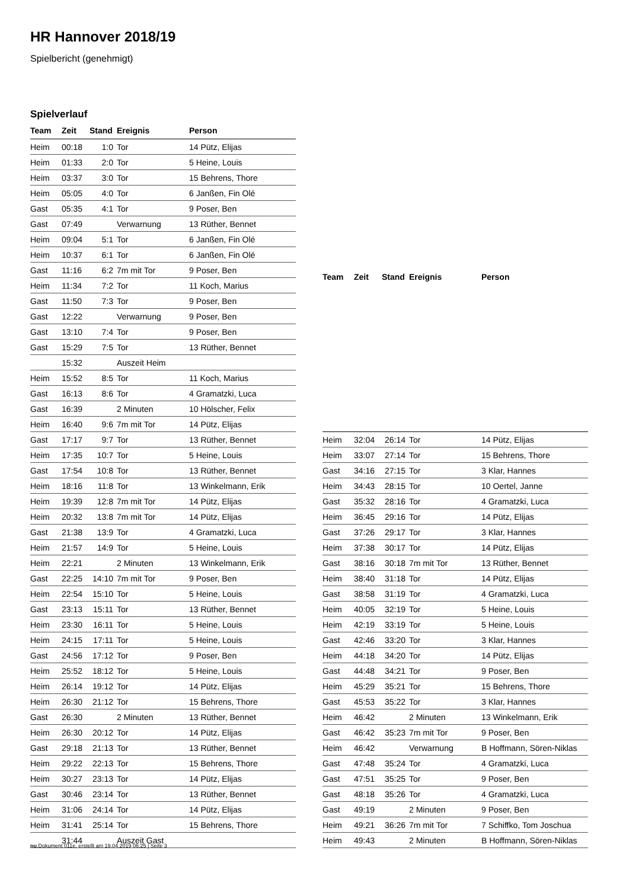HR Hannover 2018/19
Spielbericht (genehmigt)
Spielverlauf
| Team | Zeit | Stand | Ereignis | Person |
| --- | --- | --- | --- | --- |
| Heim | 00:18 | 1:0 | Tor | 14 Pütz, Elijas |
| Heim | 01:33 | 2:0 | Tor | 5 Heine, Louis |
| Heim | 03:37 | 3:0 | Tor | 15 Behrens, Thore |
| Heim | 05:05 | 4:0 | Tor | 6 Janßen, Fin Olé |
| Gast | 05:35 | 4:1 | Tor | 9 Poser, Ben |
| Gast | 07:49 | | Verwarnung | 13 Rüther, Bennet |
| Heim | 09:04 | 5:1 | Tor | 6 Janßen, Fin Olé |
| Heim | 10:37 | 6:1 | Tor | 6 Janßen, Fin Olé |
| Gast | 11:16 | 6:2 | 7m mit Tor | 9 Poser, Ben |
| Heim | 11:34 | 7:2 | Tor | 11 Koch, Marius |
| Gast | 11:50 | 7:3 | Tor | 9 Poser, Ben |
| Gast | 12:22 | | Verwarnung | 9 Poser, Ben |
| Gast | 13:10 | 7:4 | Tor | 9 Poser, Ben |
| Gast | 15:29 | 7:5 | Tor | 13 Rüther, Bennet |
| | 15:32 | | Auszeit Heim | |
| Heim | 15:52 | 8:5 | Tor | 11 Koch, Marius |
| Gast | 16:13 | 8:6 | Tor | 4 Gramatzki, Luca |
| Gast | 16:39 | | 2 Minuten | 10 Hölscher, Felix |
| Heim | 16:40 | 9:6 | 7m mit Tor | 14 Pütz, Elijas |
| Gast | 17:17 | 9:7 | Tor | 13 Rüther, Bennet |
| Heim | 17:35 | 10:7 | Tor | 5 Heine, Louis |
| Gast | 17:54 | 10:8 | Tor | 13 Rüther, Bennet |
| Heim | 18:16 | 11:8 | Tor | 13 Winkelmann, Erik |
| Heim | 19:39 | 12:8 | 7m mit Tor | 14 Pütz, Elijas |
| Heim | 20:32 | 13:8 | 7m mit Tor | 14 Pütz, Elijas |
| Gast | 21:38 | 13:9 | Tor | 4 Gramatzki, Luca |
| Heim | 21:57 | 14:9 | Tor | 5 Heine, Louis |
| Heim | 22:21 | | 2 Minuten | 13 Winkelmann, Erik |
| Gast | 22:25 | 14:10 | 7m mit Tor | 9 Poser, Ben |
| Heim | 22:54 | 15:10 | Tor | 5 Heine, Louis |
| Gast | 23:13 | 15:11 | Tor | 13 Rüther, Bennet |
| Heim | 23:30 | 16:11 | Tor | 5 Heine, Louis |
| Heim | 24:15 | 17:11 | Tor | 5 Heine, Louis |
| Gast | 24:56 | 17:12 | Tor | 9 Poser, Ben |
| Heim | 25:52 | 18:12 | Tor | 5 Heine, Louis |
| Heim | 26:14 | 19:12 | Tor | 14 Pütz, Elijas |
| Heim | 26:30 | 21:12 | Tor | 15 Behrens, Thore |
| Gast | 26:30 | | 2 Minuten | 13 Rüther, Bennet |
| Heim | 26:30 | 20:12 | Tor | 14 Pütz, Elijas |
| Gast | 29:18 | 21:13 | Tor | 13 Rüther, Bennet |
| Heim | 29:22 | 22:13 | Tor | 15 Behrens, Thore |
| Heim | 30:27 | 23:13 | Tor | 14 Pütz, Elijas |
| Gast | 30:46 | 23:14 | Tor | 13 Rüther, Bennet |
| Heim | 31:06 | 24:14 | Tor | 14 Pütz, Elijas |
| Heim | 31:41 | 25:14 | Tor | 15 Behrens, Thore |
| | 31:44 | | Auszeit Gast | |
| Team | Zeit | Stand | Ereignis | Person |
| --- | --- | --- | --- | --- |
| Heim | 32:04 | 26:14 | Tor | 14 Pütz, Elijas |
| Heim | 33:07 | 27:14 | Tor | 15 Behrens, Thore |
| Gast | 34:16 | 27:15 | Tor | 3 Klar, Hannes |
| Heim | 34:43 | 28:15 | Tor | 10 Oertel, Janne |
| Gast | 35:32 | 28:16 | Tor | 4 Gramatzki, Luca |
| Heim | 36:45 | 29:16 | Tor | 14 Pütz, Elijas |
| Gast | 37:26 | 29:17 | Tor | 3 Klar, Hannes |
| Heim | 37:38 | 30:17 | Tor | 14 Pütz, Elijas |
| Gast | 38:16 | 30:18 | 7m mit Tor | 13 Rüther, Bennet |
| Heim | 38:40 | 31:18 | Tor | 14 Pütz, Elijas |
| Gast | 38:58 | 31:19 | Tor | 4 Gramatzki, Luca |
| Heim | 40:05 | 32:19 | Tor | 5 Heine, Louis |
| Heim | 42:19 | 33:19 | Tor | 5 Heine, Louis |
| Gast | 42:46 | 33:20 | Tor | 3 Klar, Hannes |
| Heim | 44:18 | 34:20 | Tor | 14 Pütz, Elijas |
| Gast | 44:48 | 34:21 | Tor | 9 Poser, Ben |
| Heim | 45:29 | 35:21 | Tor | 15 Behrens, Thore |
| Gast | 45:53 | 35:22 | Tor | 3 Klar, Hannes |
| Heim | 46:42 | | 2 Minuten | 13 Winkelmann, Erik |
| Gast | 46:42 | 35:23 | 7m mit Tor | 9 Poser, Ben |
| Heim | 46:42 | | Verwarnung | B Hoffmann, Sören-Niklas |
| Gast | 47:48 | 35:24 | Tor | 4 Gramatzki, Luca |
| Gast | 47:51 | 35:25 | Tor | 9 Poser, Ben |
| Gast | 48:18 | 35:26 | Tor | 4 Gramatzki, Luca |
| Gast | 49:19 | | 2 Minuten | 9 Poser, Ben |
| Heim | 49:21 | 36:26 | 7m mit Tor | 7 Schiffko, Tom Joschua |
| Heim | 49:43 | | 2 Minuten | B Hoffmann, Sören-Niklas |
nu.Dokument 011e, erstellt am 19.04.2019 06:25 | Seite 3